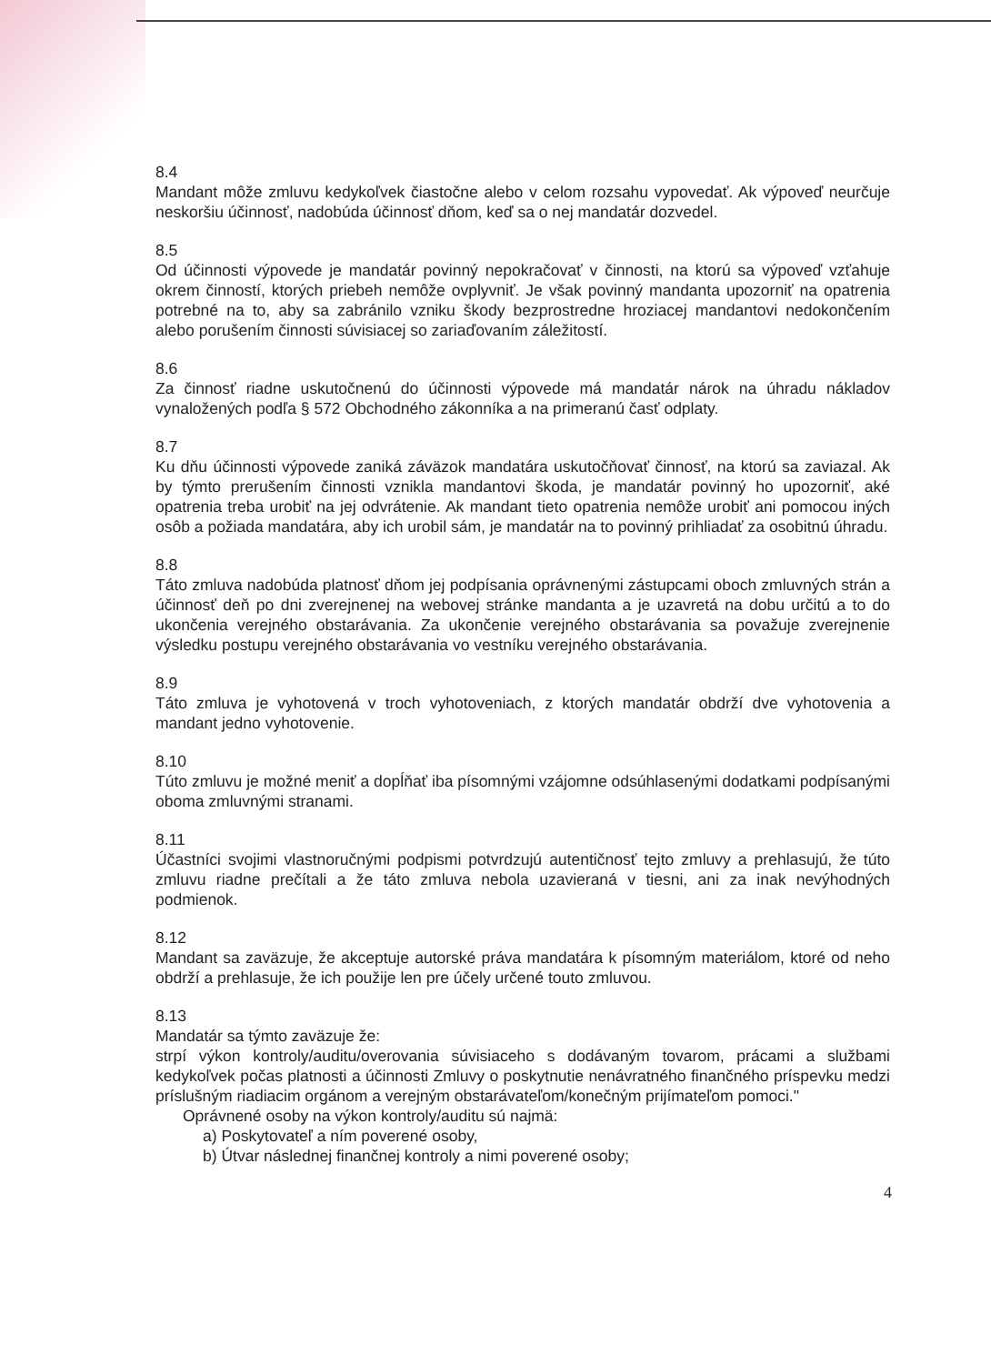8.4
Mandant môže zmluvu kedykoľvek čiastočne alebo v celom rozsahu vypovedať. Ak výpoveď neurčuje neskoršiu účinnosť, nadobúda účinnosť dňom, keď sa o nej mandatár dozvedel.
8.5
Od účinnosti výpovede je mandatár povinný nepokračovať v činnosti, na ktorú sa výpoveď vzťahuje okrem činností, ktorých priebeh nemôže ovplyvniť. Je však povinný mandanta upozorniť na opatrenia potrebné na to, aby sa zabránilo vzniku škody bezprostredne hroziacej mandantovi nedokončením alebo porušením činnosti súvisiacej so zariaďovaním záležitostí.
8.6
Za činnosť riadne uskutočnenú do účinnosti výpovede má mandatár nárok na úhradu nákladov vynaložených podľa § 572 Obchodného zákonníka a na primeranú časť odplaty.
8.7
Ku dňu účinnosti výpovede zaniká záväzok mandatára uskutočňovať činnosť, na ktorú sa zaviazal. Ak by týmto prerušením činnosti vznikla mandantovi škoda, je mandatár povinný ho upozorniť, aké opatrenia treba urobiť na jej odvrátenie. Ak mandant tieto opatrenia nemôže urobiť ani pomocou iných osôb a požiada mandatára, aby ich urobil sám, je mandatár na to povinný prihliadať za osobitnú úhradu.
8.8
Táto zmluva nadobúda platnosť dňom jej podpísania oprávnenými zástupcami oboch zmluvných strán a účinnosť deň po dni zverejnenej na webovej stránke mandanta a je uzavretá na dobu určitú a to do ukončenia verejného obstarávania. Za ukončenie verejného obstarávania sa považuje zverejnenie výsledku postupu verejného obstarávania vo vestníku verejného obstarávania.
8.9
Táto zmluva je vyhotovená v troch vyhotoveniach, z ktorých mandatár obdrží dve vyhotovenia a mandant jedno vyhotovenie.
8.10
Túto zmluvu je možné meniť a dopĺňať iba písomnými vzájomne odsúhlasenými dodatkami podpísanými oboma zmluvnými stranami.
8.11
Účastníci svojimi vlastnoručnými podpismi potvrdzujú autentičnosť tejto zmluvy a prehlasujú, že túto zmluvu riadne prečítali a že táto zmluva nebola uzavieraná v tiesni, ani za inak nevýhodných podmienok.
8.12
Mandant sa zaväzuje, že akceptuje autorské práva mandatára k písomným materiálom, ktoré od neho obdrží a prehlasuje, že ich použije len pre účely určené touto zmluvou.
8.13
Mandatár sa týmto zaväzuje že:
strpí výkon kontroly/auditu/overovania súvisiaceho s dodávaným tovarom, prácami a službami kedykoľvek počas platnosti a účinnosti Zmluvy o poskytnutie nenávratného finančného príspevku medzi príslušným riadiacim orgánom a verejným obstarávateľom/konečným prijímateľom pomoci."
Oprávnené osoby na výkon kontroly/auditu sú najmä:
a) Poskytovateľ a ním poverené osoby,
b) Útvar následnej finančnej kontroly a nimi poverené osoby;
4